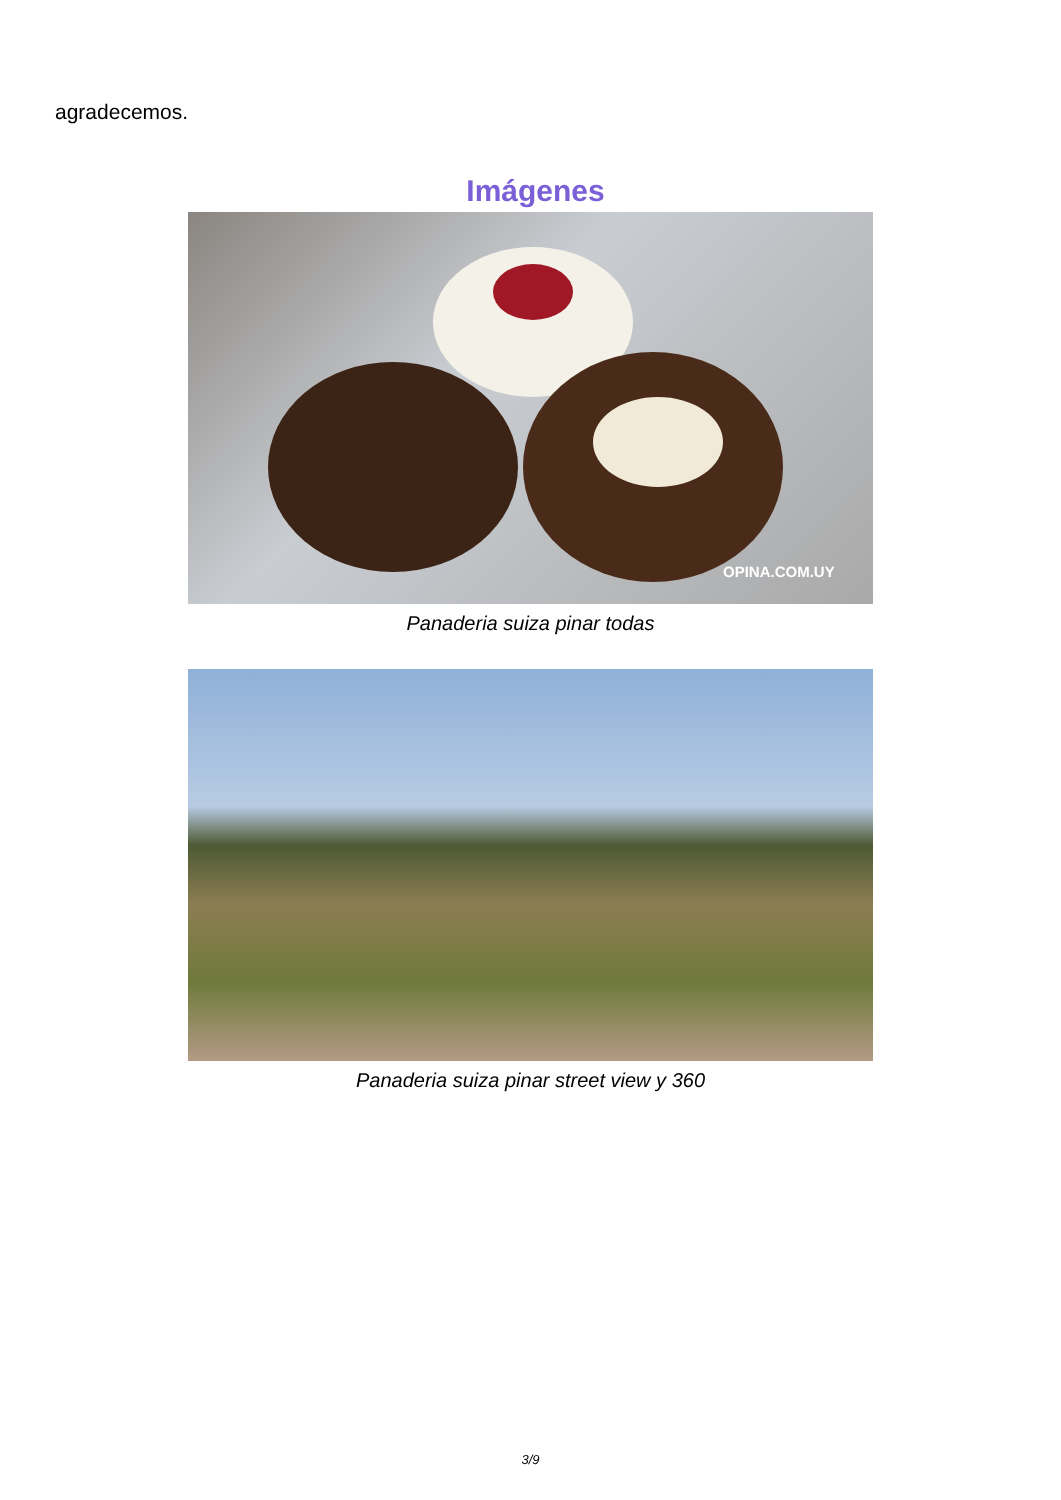agradecemos.
Imágenes
OPINA.COM.UY
Panaderia suiza pinar todas
Panaderia suiza pinar street view y 360
3/9